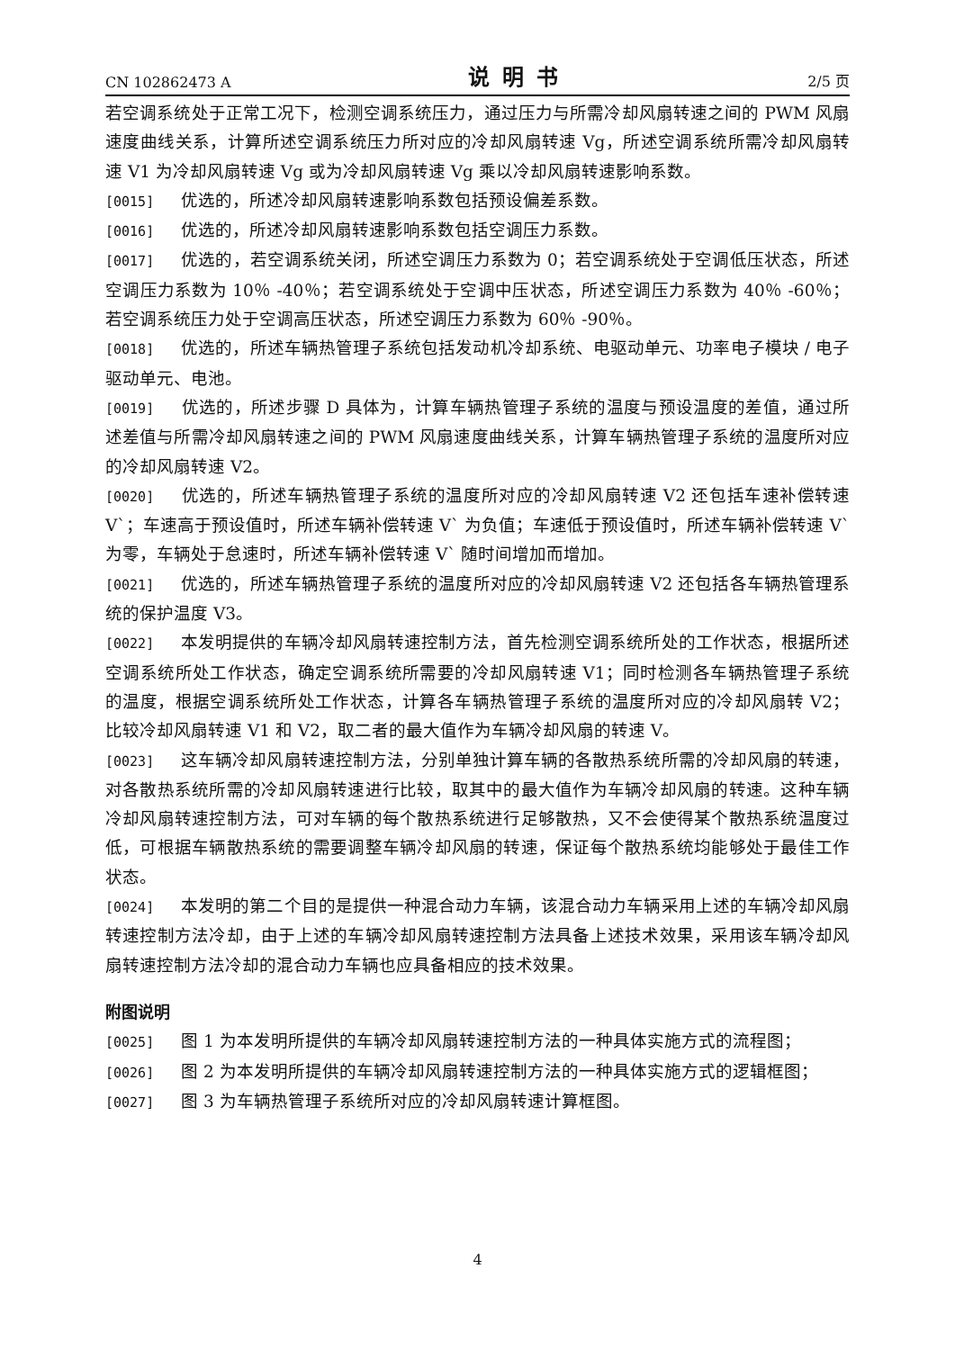CN 102862473 A 说明书 2/5 页
若空调系统处于正常工况下，检测空调系统压力，通过压力与所需冷却风扇转速之间的 PWM 风扇速度曲线关系，计算所述空调系统压力所对应的冷却风扇转速 Vg，所述空调系统所需冷却风扇转速 V1 为冷却风扇转速 Vg 或为冷却风扇转速 Vg 乘以冷却风扇转速影响系数。
[0015] 优选的，所述冷却风扇转速影响系数包括预设偏差系数。
[0016] 优选的，所述冷却风扇转速影响系数包括空调压力系数。
[0017] 优选的，若空调系统关闭，所述空调压力系数为 0；若空调系统处于空调低压状态，所述空调压力系数为 10％ -40％；若空调系统处于空调中压状态，所述空调压力系数为 40％ -60％；若空调系统压力处于空调高压状态，所述空调压力系数为 60％ -90％。
[0018] 优选的，所述车辆热管理子系统包括发动机冷却系统、电驱动单元、功率电子模块 / 电子驱动单元、电池。
[0019] 优选的，所述步骤 D 具体为，计算车辆热管理子系统的温度与预设温度的差值，通过所述差值与所需冷却风扇转速之间的 PWM 风扇速度曲线关系，计算车辆热管理子系统的温度所对应的冷却风扇转速 V2。
[0020] 优选的，所述车辆热管理子系统的温度所对应的冷却风扇转速 V2 还包括车速补偿转速 V`；车速高于预设值时，所述车辆补偿转速 V` 为负值；车速低于预设值时，所述车辆补偿转速 V` 为零，车辆处于怠速时，所述车辆补偿转速 V` 随时间增加而增加。
[0021] 优选的，所述车辆热管理子系统的温度所对应的冷却风扇转速 V2 还包括各车辆热管理系统的保护温度 V3。
[0022] 本发明提供的车辆冷却风扇转速控制方法，首先检测空调系统所处的工作状态，根据所述空调系统所处工作状态，确定空调系统所需要的冷却风扇转速 V1；同时检测各车辆热管理子系统的温度，根据空调系统所处工作状态，计算各车辆热管理子系统的温度所对应的冷却风扇转 V2；比较冷却风扇转速 V1 和 V2，取二者的最大值作为车辆冷却风扇的转速 V。
[0023] 这车辆冷却风扇转速控制方法，分别单独计算车辆的各散热系统所需的冷却风扇的转速，对各散热系统所需的冷却风扇转速进行比较，取其中的最大值作为车辆冷却风扇的转速。这种车辆冷却风扇转速控制方法，可对车辆的每个散热系统进行足够散热，又不会使得某个散热系统温度过低，可根据车辆散热系统的需要调整车辆冷却风扇的转速，保证每个散热系统均能够处于最佳工作状态。
[0024] 本发明的第二个目的是提供一种混合动力车辆，该混合动力车辆采用上述的车辆冷却风扇转速控制方法冷却，由于上述的车辆冷却风扇转速控制方法具备上述技术效果，采用该车辆冷却风扇转速控制方法冷却的混合动力车辆也应具备相应的技术效果。
附图说明
[0025] 图 1 为本发明所提供的车辆冷却风扇转速控制方法的一种具体实施方式的流程图；
[0026] 图 2 为本发明所提供的车辆冷却风扇转速控制方法的一种具体实施方式的逻辑框图；
[0027] 图 3 为车辆热管理子系统所对应的冷却风扇转速计算框图。
4